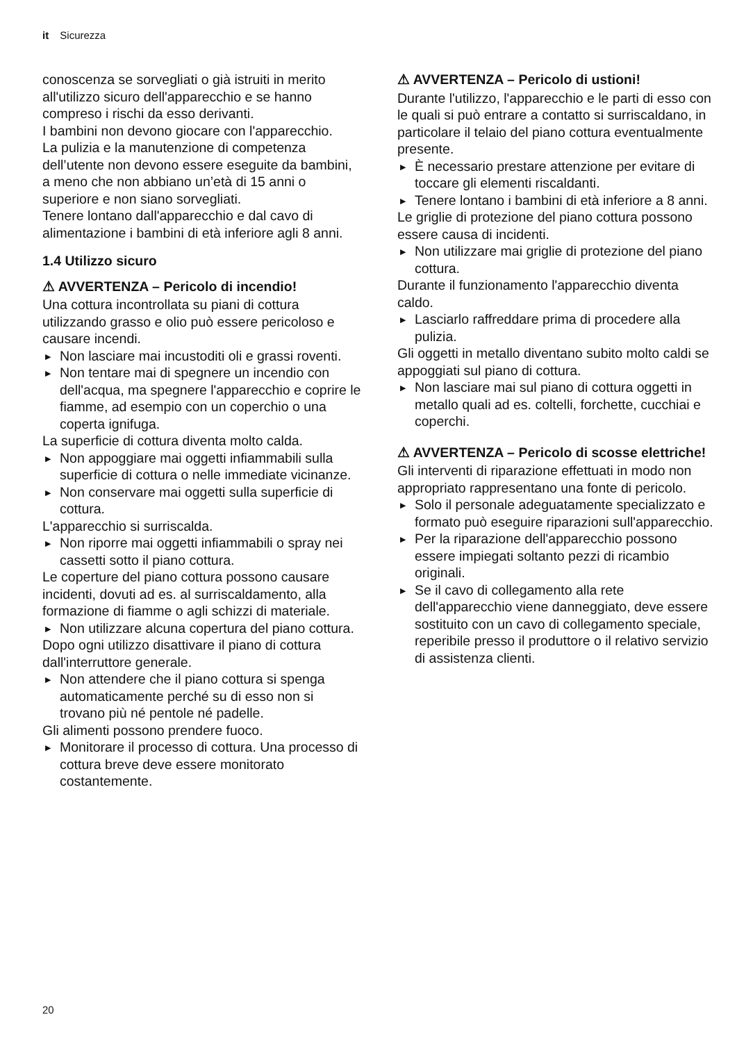it Sicurezza
conoscenza se sorvegliati o già istruiti in merito all'utilizzo sicuro dell'apparecchio e se hanno compreso i rischi da esso derivanti.
I bambini non devono giocare con l'apparecchio.
La pulizia e la manutenzione di competenza dell’utente non devono essere eseguite da bambini, a meno che non abbiano un’età di 15 anni o superiore e non siano sorvegliati.
Tenere lontano dall'apparecchio e dal cavo di alimentazione i bambini di età inferiore agli 8 anni.
1.4 Utilizzo sicuro
⚠ AVVERTENZA – Pericolo di incendio!
Una cottura incontrollata su piani di cottura utilizzando grasso e olio può essere pericoloso e causare incendi.
▶ Non lasciare mai incustoditi oli e grassi roventi.
▶ Non tentare mai di spegnere un incendio con dell'acqua, ma spegnere l'apparecchio e coprire le fiamme, ad esempio con un coperchio o una coperta ignifuga.
La superficie di cottura diventa molto calda.
▶ Non appoggiare mai oggetti infiammabili sulla superficie di cottura o nelle immediate vicinanze.
▶ Non conservare mai oggetti sulla superficie di cottura.
L'apparecchio si surriscalda.
▶ Non riporre mai oggetti infiammabili o spray nei cassetti sotto il piano cottura.
Le coperture del piano cottura possono causare incidenti, dovuti ad es. al surriscaldamento, alla formazione di fiamme o agli schizzi di materiale.
▶ Non utilizzare alcuna copertura del piano cottura.
Dopo ogni utilizzo disattivare il piano di cottura dall'interruttore generale.
▶ Non attendere che il piano cottura si spenga automaticamente perché su di esso non si trovano più né pentole né padelle.
Gli alimenti possono prendere fuoco.
▶ Monitorare il processo di cottura. Una processo di cottura breve deve essere monitorato costantemente.
⚠ AVVERTENZA – Pericolo di ustioni!
Durante l'utilizzo, l'apparecchio e le parti di esso con le quali si può entrare a contatto si surriscaldano, in particolare il telaio del piano cottura eventualmente presente.
▶ È necessario prestare attenzione per evitare di toccare gli elementi riscaldanti.
▶ Tenere lontano i bambini di età inferiore a 8 anni.
Le griglie di protezione del piano cottura possono essere causa di incidenti.
▶ Non utilizzare mai griglie di protezione del piano cottura.
Durante il funzionamento l'apparecchio diventa caldo.
▶ Lasciarlo raffreddare prima di procedere alla pulizia.
Gli oggetti in metallo diventano subito molto caldi se appoggiati sul piano di cottura.
▶ Non lasciare mai sul piano di cottura oggetti in metallo quali ad es. coltelli, forchette, cucchiai e coperchi.
⚠ AVVERTENZA – Pericolo di scosse elettriche!
Gli interventi di riparazione effettuati in modo non appropriato rappresentano una fonte di pericolo.
▶ Solo il personale adeguatamente specializzato e formato può eseguire riparazioni sull'apparecchio.
▶ Per la riparazione dell'apparecchio possono essere impiegati soltanto pezzi di ricambio originali.
▶ Se il cavo di collegamento alla rete dell'apparecchio viene danneggiato, deve essere sostituito con un cavo di collegamento speciale, reperibile presso il produttore o il relativo servizio di assistenza clienti.
20